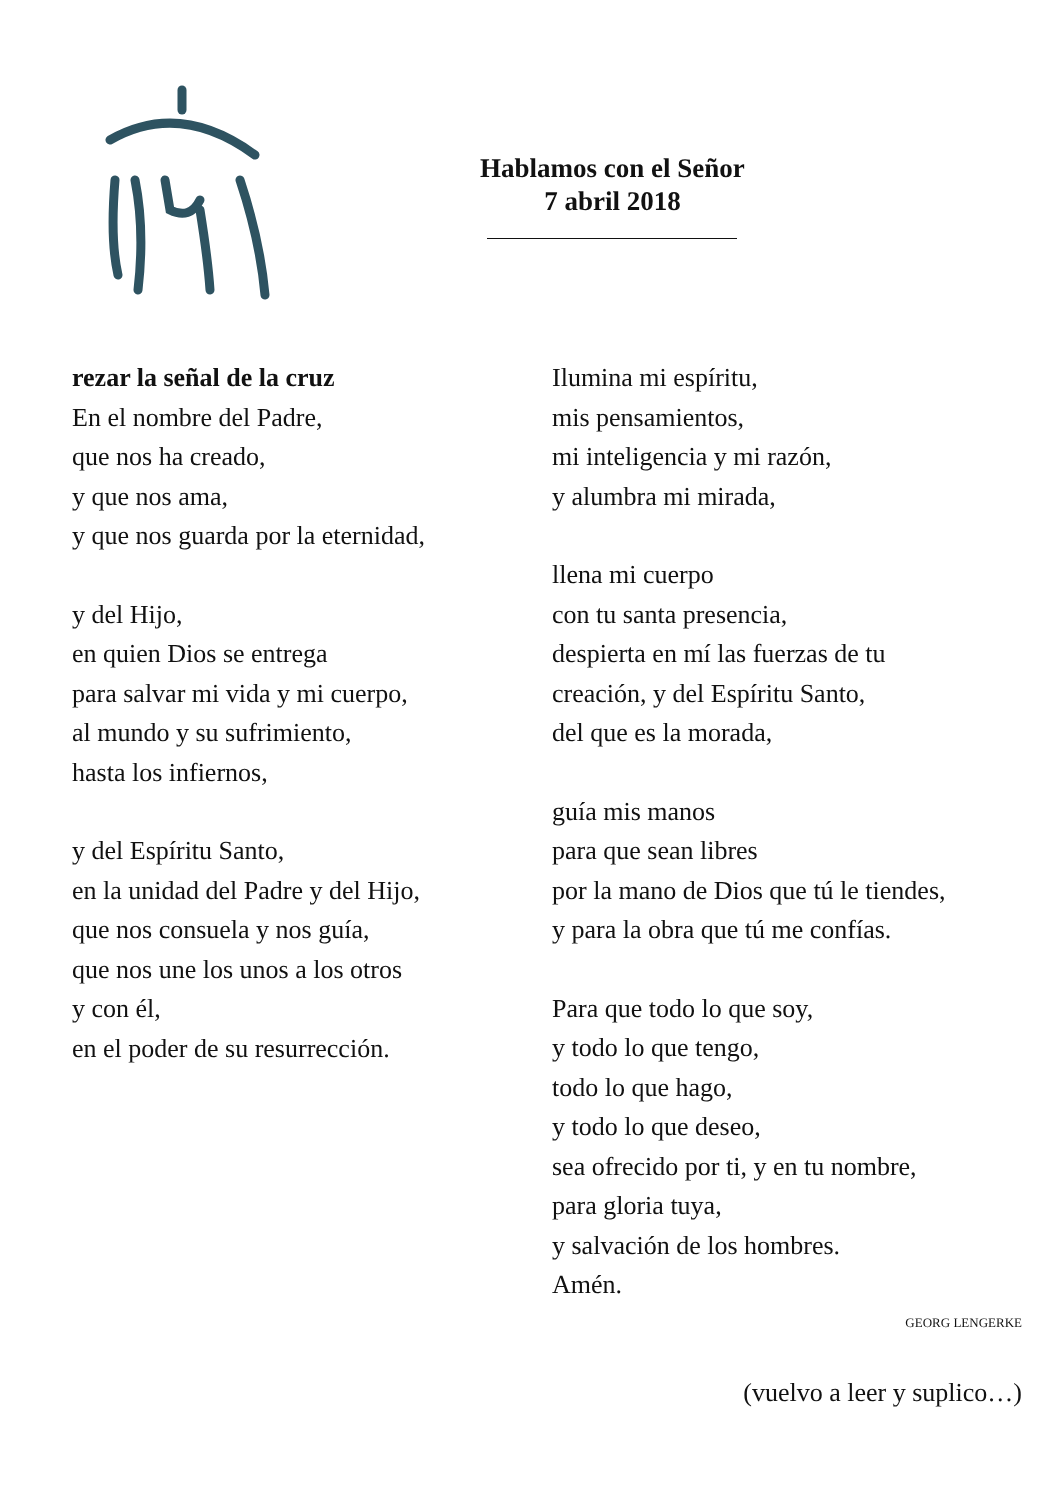Hablamos con el Señor
7 abril 2018
rezar la señal de la cruz
En el nombre del Padre,
que nos ha creado,
y que nos ama,
y que nos guarda por la eternidad,
y del Hijo,
en quien Dios se entrega
para salvar mi vida y mi cuerpo,
al mundo y su sufrimiento,
hasta los infiernos,
y del Espíritu Santo,
en la unidad del Padre y del Hijo,
que nos consuela y nos guía,
que nos une los unos a los otros
y con él,
en el poder de su resurrección.
Ilumina mi espíritu,
mis pensamientos,
mi inteligencia y mi razón,
y alumbra mi mirada,
llena mi cuerpo
con tu santa presencia,
despierta en mí las fuerzas de tu
creación, y del Espíritu Santo,
del que es la morada,
guía mis manos
para que sean libres
por la mano de Dios que tú le tiendes,
y para la obra que tú me confías.
Para que todo lo que soy,
y todo lo que tengo,
todo lo que hago,
y todo lo que deseo,
sea ofrecido por ti, y en tu nombre,
para gloria tuya,
y salvación de los hombres.
Amén.
GEORG LENGERKE
(vuelvo a leer y suplico…)